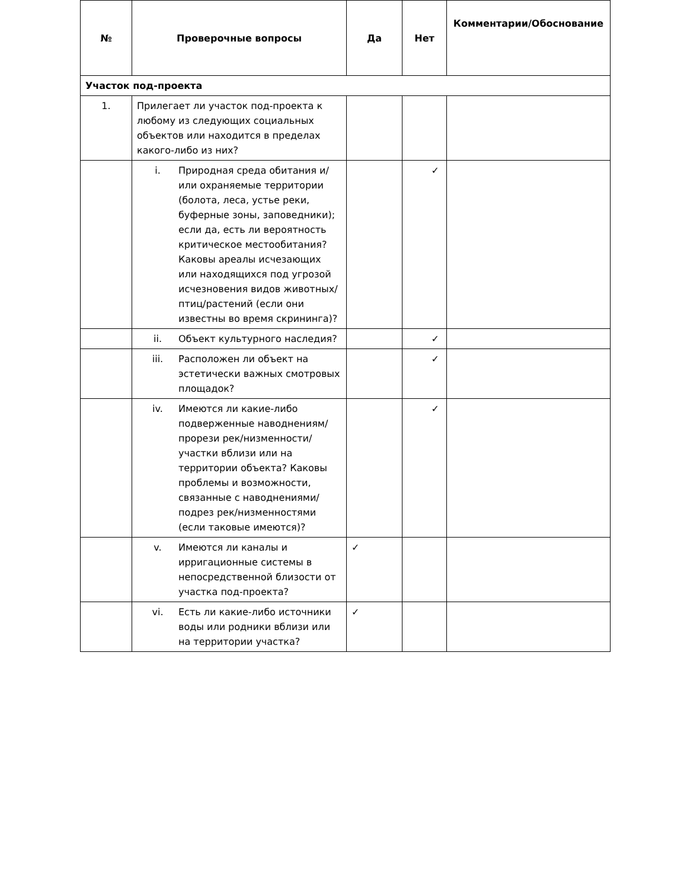| № | Проверочные вопросы | Да | Нет | Комментарии/Обоснование |
| --- | --- | --- | --- | --- |
| Участок под-проекта | | | | |
| 1. | Прилегает ли участок под-проекта к любому из следующих социальных объектов или находится в пределах какого-либо из них? | | | |
| | i. Природная среда обитания и/или охраняемые территории (болота, леса, устье реки, буферные зоны, заповедники); если да, есть ли вероятность критическое местообитания? Каковы ареалы исчезающих или находящихся под угрозой исчезновения видов животных/птиц/растений (если они известны во время скрининга)? | | ✓ | |
| | ii. Объект культурного наследия? | | ✓ | |
| | iii. Расположен ли объект на эстетически важных смотровых площадок? | | ✓ | |
| | iv. Имеются ли какие-либо подверженные наводнениям/прорези рек/низменности/участки вблизи или на территории объекта? Каковы проблемы и возможности, связанные с наводнениями/подрез рек/низменностями (если таковые имеются)? | | ✓ | |
| | v. Имеются ли каналы и ирригационные системы в непосредственной близости от участка под-проекта? | ✓ | | |
| | vi. Есть ли какие-либо источники воды или родники вблизи или на территории участка? | ✓ | | |